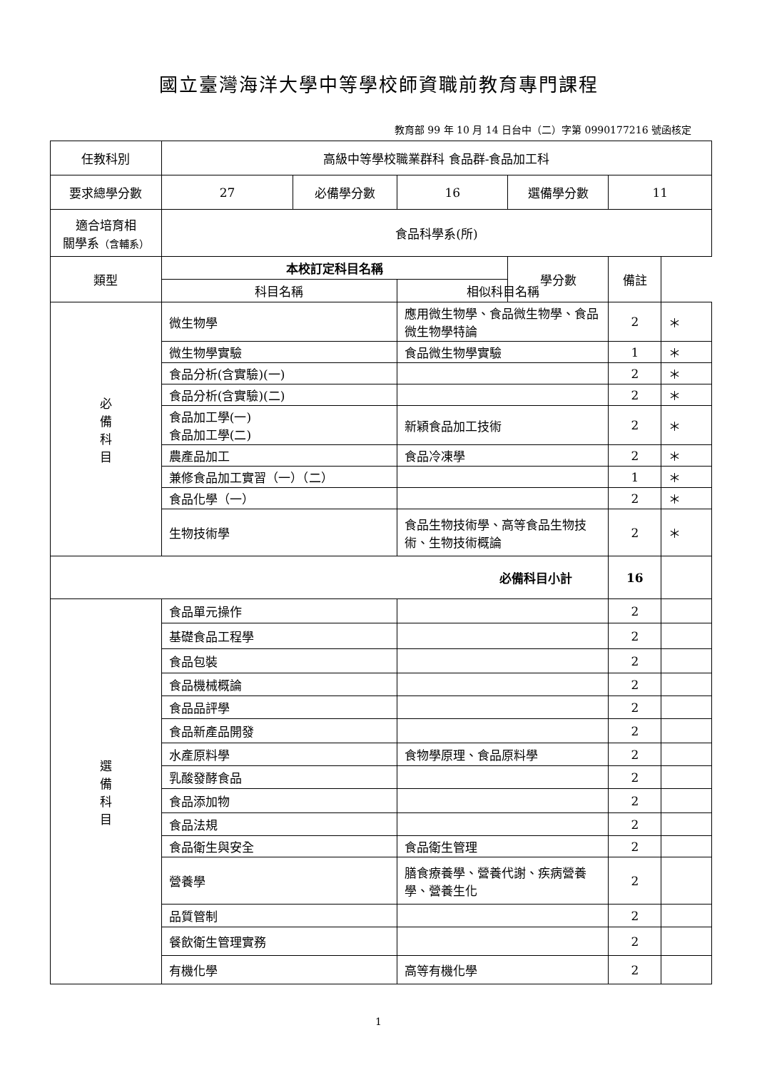國立臺灣海洋大學中等學校師資職前教育專門課程
教育部 99 年 10 月 14 日台中（二）字第 0990177216 號函核定
| 任教科別 | 高級中等學校職業群科 食品群-食品加工科 | | | | | |
| 要求總學分數 | 27 | 必備學分數 | 16 | 選備學分數 | 11 | |
| 適合培育相 關學系 （含輔系） | 食品科學系(所) | | | | | |
| 類型 | 本校訂定科目名稱 | | | | 學分數 | 備註 |
| | 科目名稱 | | 相似科目名稱 | | | |
| 必 備 科 目 | 微生物學 | | 應用微生物學、食品微生物學、食品微生物學特論 | | 2 | ＊ |
| | 微生物學實驗 | | 食品微生物學實驗 | | 1 | ＊ |
| | 食品分析(含實驗)(一) | | | | 2 | ＊ |
| | 食品分析(含實驗)(二) | | | | 2 | ＊ |
| | 食品加工學(一) 食品加工學(二) | | 新穎食品加工技術 | | 2 | ＊ |
| | 農產品加工 | | 食品冷凍學 | | 2 | ＊ |
| | 兼修食品加工實習（一）（二） | | | | 1 | ＊ |
| | 食品化學（一） | | | | 2 | ＊ |
| | 生物技術學 | | 食品生物技術學、高等食品生物技術、生物技術概論 | | 2 | ＊ |
| 必備科目小計 | | | | | 16 | |
| 選 備 科 目 | 食品單元操作 | | | | 2 | |
| | 基礎食品工程學 | | | | 2 | |
| | 食品包裝 | | | | 2 | |
| | 食品機械概論 | | | | 2 | |
| | 食品品評學 | | | | 2 | |
| | 食品新產品開發 | | | | 2 | |
| | 水產原料學 | | 食物學原理、食品原料學 | | 2 | |
| | 乳酸發酵食品 | | | | 2 | |
| | 食品添加物 | | | | 2 | |
| | 食品法規 | | | | 2 | |
| | 食品衛生與安全 | | 食品衛生管理 | | 2 | |
| | 營養學 | | 膳食療養學、營養代謝、疾病營養學、營養生化 | | 2 | |
| | 品質管制 | | | | 2 | |
| | 餐飲衛生管理實務 | | | | 2 | |
| | 有機化學 | | 高等有機化學 | | 2 | |
1